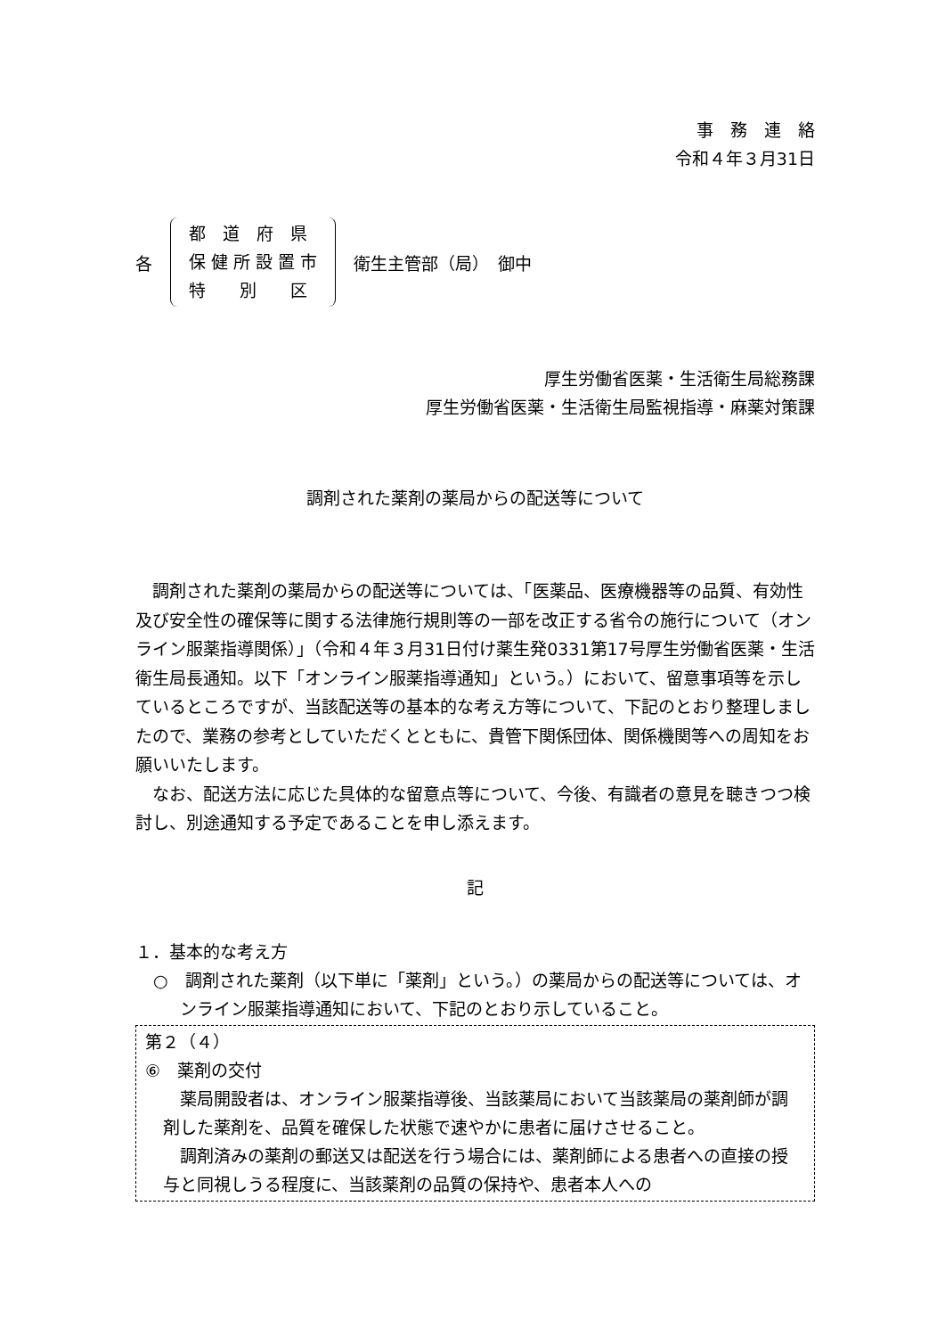事　務　連　絡
令和４年３月31日
各
都　道　府　県
保 健 所 設 置 市
特　　別　　区
衛生主管部（局）　御中
厚生労働省医薬・生活衛生局総務課
厚生労働省医薬・生活衛生局監視指導・麻薬対策課
調剤された薬剤の薬局からの配送等について
　調剤された薬剤の薬局からの配送等については、「医薬品、医療機器等の品質、有効性及び安全性の確保等に関する法律施行規則等の一部を改正する省令の施行について（オンライン服薬指導関係）」（令和４年３月31日付け薬生発0331第17号厚生労働省医薬・生活衛生局長通知。以下「オンライン服薬指導通知」という。）において、留意事項等を示しているところですが、当該配送等の基本的な考え方等について、下記のとおり整理しましたので、業務の参考としていただくとともに、貴管下関係団体、関係機関等への周知をお願いいたします。
　なお、配送方法に応じた具体的な留意点等について、今後、有識者の意見を聴きつつ検討し、別途通知する予定であることを申し添えます。
記
１．基本的な考え方
○　調剤された薬剤（以下単に「薬剤」という。）の薬局からの配送等については、オンライン服薬指導通知において、下記のとおり示していること。
第２（４）
⑥　薬剤の交付
　薬局開設者は、オンライン服薬指導後、当該薬局において当該薬局の薬剤師が調剤した薬剤を、品質を確保した状態で速やかに患者に届けさせること。
　調剤済みの薬剤の郵送又は配送を行う場合には、薬剤師による患者への直接の授与と同視しうる程度に、当該薬剤の品質の保持や、患者本人への